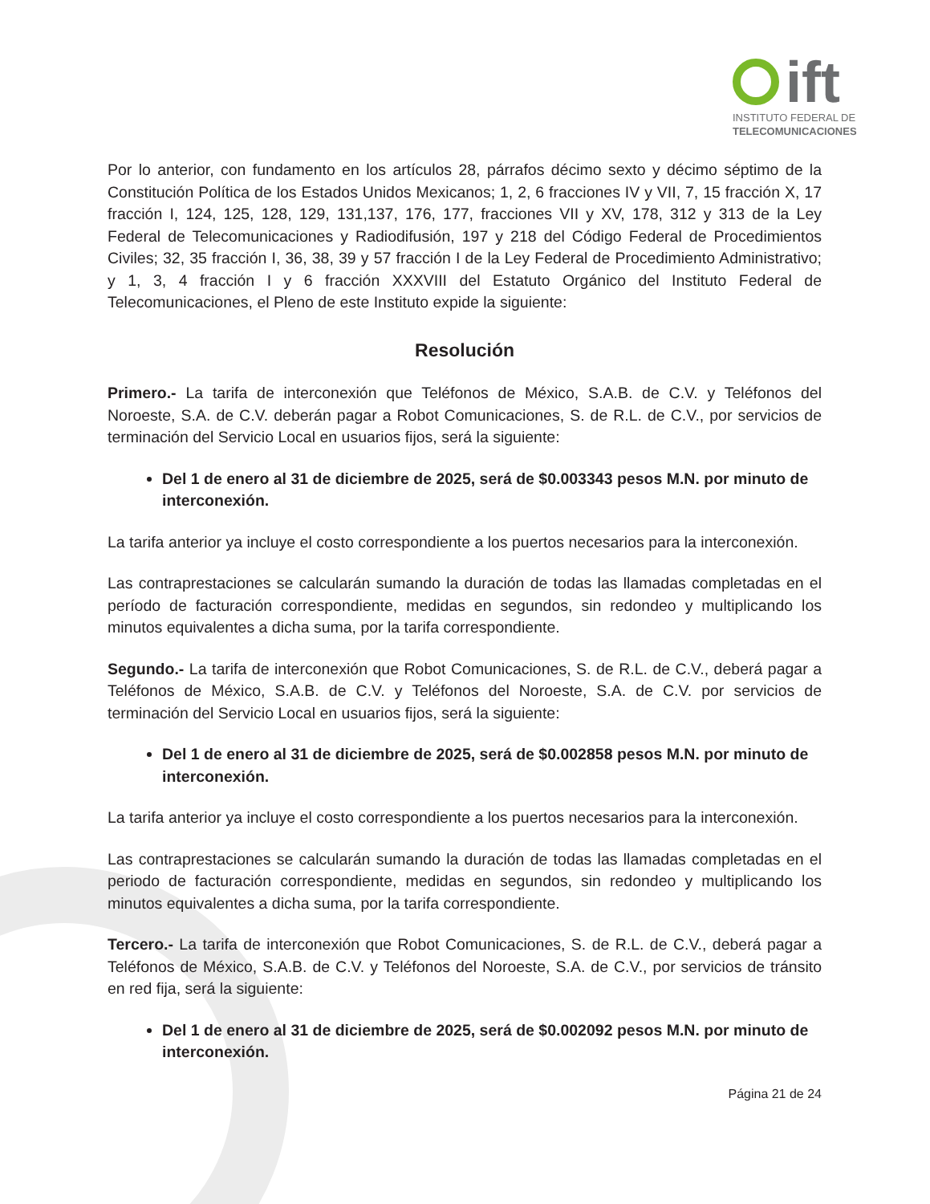ift
INSTITUTO FEDERAL DE
TELECOMUNICACIONES
Por lo anterior, con fundamento en los artículos 28, párrafos décimo sexto y décimo séptimo de la Constitución Política de los Estados Unidos Mexicanos; 1, 2, 6 fracciones IV y VII, 7, 15 fracción X, 17 fracción I, 124, 125, 128, 129, 131,137, 176, 177, fracciones VII y XV, 178, 312 y 313 de la Ley Federal de Telecomunicaciones y Radiodifusión, 197 y 218 del Código Federal de Procedimientos Civiles; 32, 35 fracción I, 36, 38, 39 y 57 fracción I de la Ley Federal de Procedimiento Administrativo; y 1, 3, 4 fracción I y 6 fracción XXXVIII del Estatuto Orgánico del Instituto Federal de Telecomunicaciones, el Pleno de este Instituto expide la siguiente:
Resolución
Primero.- La tarifa de interconexión que Teléfonos de México, S.A.B. de C.V. y Teléfonos del Noroeste, S.A. de C.V. deberán pagar a Robot Comunicaciones, S. de R.L. de C.V., por servicios de terminación del Servicio Local en usuarios fijos, será la siguiente:
Del 1 de enero al 31 de diciembre de 2025, será de $0.003343 pesos M.N. por minuto de interconexión.
La tarifa anterior ya incluye el costo correspondiente a los puertos necesarios para la interconexión.
Las contraprestaciones se calcularán sumando la duración de todas las llamadas completadas en el período de facturación correspondiente, medidas en segundos, sin redondeo y multiplicando los minutos equivalentes a dicha suma, por la tarifa correspondiente.
Segundo.- La tarifa de interconexión que Robot Comunicaciones, S. de R.L. de C.V., deberá pagar a Teléfonos de México, S.A.B. de C.V. y Teléfonos del Noroeste, S.A. de C.V. por servicios de terminación del Servicio Local en usuarios fijos, será la siguiente:
Del 1 de enero al 31 de diciembre de 2025, será de $0.002858 pesos M.N. por minuto de interconexión.
La tarifa anterior ya incluye el costo correspondiente a los puertos necesarios para la interconexión.
Las contraprestaciones se calcularán sumando la duración de todas las llamadas completadas en el periodo de facturación correspondiente, medidas en segundos, sin redondeo y multiplicando los minutos equivalentes a dicha suma, por la tarifa correspondiente.
Tercero.- La tarifa de interconexión que Robot Comunicaciones, S. de R.L. de C.V., deberá pagar a Teléfonos de México, S.A.B. de C.V. y Teléfonos del Noroeste, S.A. de C.V., por servicios de tránsito en red fija, será la siguiente:
Del 1 de enero al 31 de diciembre de 2025, será de $0.002092 pesos M.N. por minuto de interconexión.
Página 21 de 24